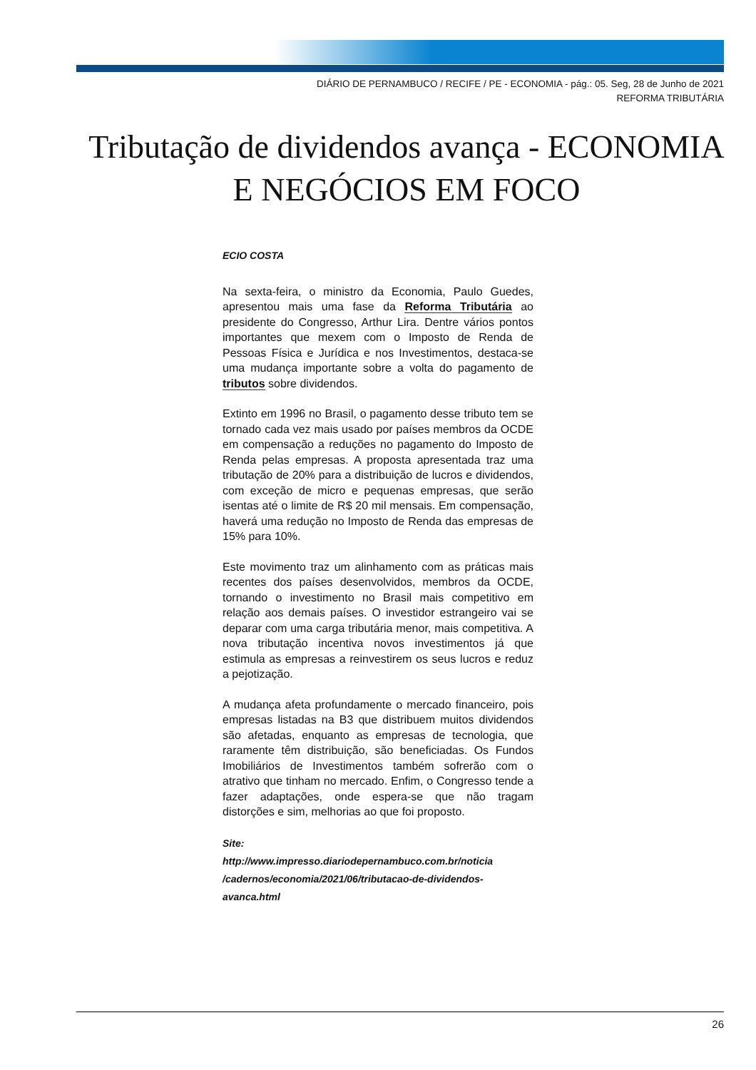DIÁRIO DE PERNAMBUCO / RECIFE / PE - ECONOMIA - pág.: 05. Seg, 28 de Junho de 2021
REFORMA TRIBUTÁRIA
Tributação de dividendos avança - ECONOMIA E NEGÓCIOS EM FOCO
ECIO COSTA
Na sexta-feira, o ministro da Economia, Paulo Guedes, apresentou mais uma fase da Reforma Tributária ao presidente do Congresso, Arthur Lira. Dentre vários pontos importantes que mexem com o Imposto de Renda de Pessoas Física e Jurídica e nos Investimentos, destaca-se uma mudança importante sobre a volta do pagamento de tributos sobre dividendos.
Extinto em 1996 no Brasil, o pagamento desse tributo tem se tornado cada vez mais usado por países membros da OCDE em compensação a reduções no pagamento do Imposto de Renda pelas empresas. A proposta apresentada traz uma tributação de 20% para a distribuição de lucros e dividendos, com exceção de micro e pequenas empresas, que serão isentas até o limite de R$ 20 mil mensais. Em compensação, haverá uma redução no Imposto de Renda das empresas de 15% para 10%.
Este movimento traz um alinhamento com as práticas mais recentes dos países desenvolvidos, membros da OCDE, tornando o investimento no Brasil mais competitivo em relação aos demais países. O investidor estrangeiro vai se deparar com uma carga tributária menor, mais competitiva. A nova tributação incentiva novos investimentos já que estimula as empresas a reinvestirem os seus lucros e reduz a pejotização.
A mudança afeta profundamente o mercado financeiro, pois empresas listadas na B3 que distribuem muitos dividendos são afetadas, enquanto as empresas de tecnologia, que raramente têm distribuição, são beneficiadas. Os Fundos Imobiliários de Investimentos também sofrerão com o atrativo que tinham no mercado. Enfim, o Congresso tende a fazer adaptações, onde espera-se que não tragam distorções e sim, melhorias ao que foi proposto.
Site:
http://www.impresso.diariodepernambuco.com.br/noticia /cadernos/economia/2021/06/tributacao-de-dividendos-avanca.html
26